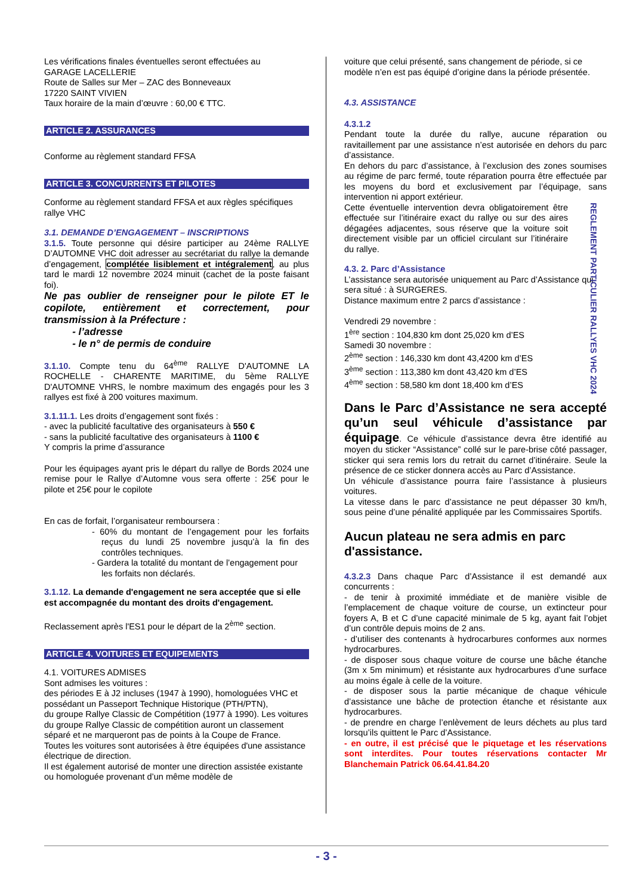Les vérifications finales éventuelles seront effectuées au
GARAGE LACELLERIE
Route de Salles sur Mer – ZAC des Bonneveaux
17220 SAINT VIVIEN
Taux horaire de la main d’œuvre : 60,00 € TTC.
ARTICLE 2. ASSURANCES
Conforme au règlement standard FFSA
ARTICLE 3. CONCURRENTS ET PILOTES
Conforme au règlement standard FFSA et aux règles spécifiques rallye VHC
3.1. DEMANDE D’ENGAGEMENT – INSCRIPTIONS
3.1.5. Toute personne qui désire participer au 24ème RALLYE D’AUTOMNE VHC doit adresser au secrétariat du rallye la demande d’engagement, complétée lisiblement et intégralement, au plus tard le mardi 12 novembre 2024 minuit (cachet de la poste faisant foi).
Ne pas oublier de renseigner pour le pilote ET le copilote, entièrement et correctement, pour transmission à la Préfecture :
- l’adresse
- le n° de permis de conduire
3.1.10. Compte tenu du 64<sup>ème</sup> RALLYE D'AUTOMNE LA ROCHELLE - CHARENTE MARITIME, du 5ème RALLYE D'AUTOMNE VHRS, le nombre maximum des engagés pour les 3 rallyes est fixé à 200 voitures maximum.
3.1.11.1. Les droits d’engagement sont fixés :
- avec la publicité facultative des organisateurs à 550 €
- sans la publicité facultative des organisateurs à 1100 €
Y compris la prime d’assurance
Pour les équipages ayant pris le départ du rallye de Bords 2024 une remise pour le Rallye d’Automne vous sera offerte : 25€ pour le pilote et 25€ pour le copilote
En cas de forfait, l’organisateur remboursera :
- 60% du montant de l’engagement pour les forfaits reçus du lundi 25 novembre jusqu’à la fin des contrôles techniques.
- Gardera la totalité du montant de l’engagement pour les forfaits non déclarés.
3.1.12. La demande d'engagement ne sera acceptée que si elle est accompagnée du montant des droits d'engagement.
Reclassement après l'ES1 pour le départ de la 2<sup>ème</sup> section.
ARTICLE 4. VOITURES ET EQUIPEMENTS
4.1. VOITURES ADMISES
Sont admises les voitures :
des périodes E à J2 incluses (1947 à 1990), homologuées VHC et possédant un Passeport Technique Historique (PTH/PTN),
du groupe Rallye Classic de Compétition (1977 à 1990). Les voitures du groupe Rallye Classic de compétition auront un classement séparé et ne marqueront pas de points à la Coupe de France.
Toutes les voitures sont autorisées à être équipées d'une assistance électrique de direction.
Il est également autorisé de monter une direction assistée existante ou homologuée provenant d’un même modèle de
voiture que celui présenté, sans changement de période, si ce modèle n’en est pas équipé d’origine dans la période présentée.
4.3. ASSISTANCE
4.3.1.2
Pendant toute la durée du rallye, aucune réparation ou ravitaillement par une assistance n’est autorisée en dehors du parc d’assistance.
En dehors du parc d’assistance, à l’exclusion des zones soumises au régime de parc fermé, toute réparation pourra être effectuée par les moyens du bord et exclusivement par l’équipage, sans intervention ni apport extérieur.
Cette éventuelle intervention devra obligatoirement être effectuée sur l’itinéraire exact du rallye ou sur des aires dégagées adjacentes, sous réserve que la voiture soit directement visible par un officiel circulant sur l’itinéraire du rallye.
4.3. 2. Parc d’Assistance
L’assistance sera autorisée uniquement au Parc d’Assistance qui sera situé : à SURGERES.
Distance maximum entre 2 parcs d’assistance :
Vendredi 29 novembre :
1<sup>ère</sup> section : 104,830 km dont 25,020 km d’ES
Samedi 30 novembre :
2<sup>ème</sup> section : 146,330 km dont 43,4200 km d’ES
3<sup>ème</sup> section : 113,380 km dont 43,420 km d’ES
4<sup>ème</sup> section : 58,580 km dont 18,400 km d’ES
Dans le Parc d’Assistance ne sera accepté qu’un seul véhicule d’assistance par équipage. Ce véhicule d’assistance devra être identifié au moyen du sticker “Assistance” collé sur le pare-brise côté passager, sticker qui sera remis lors du retrait du carnet d’itinéraire. Seule la présence de ce sticker donnera accès au Parc d’Assistance.
Un véhicule d’assistance pourra faire l’assistance à plusieurs voitures.
La vitesse dans le parc d’assistance ne peut dépasser 30 km/h, sous peine d’une pénalité appliquée par les Commissaires Sportifs.
Aucun plateau ne sera admis en parc d'assistance.
4.3.2.3 Dans chaque Parc d’Assistance il est demandé aux concurrents :
- de tenir à proximité immédiate et de manière visible de l’emplacement de chaque voiture de course, un extincteur pour foyers A, B et C d’une capacité minimale de 5 kg, ayant fait l’objet d’un contrôle depuis moins de 2 ans.
- d’utiliser des contenants à hydrocarbures conformes aux normes hydrocarbures.
- de disposer sous chaque voiture de course une bâche étanche (3m x 5m minimum) et résistante aux hydrocarbures d’une surface au moins égale à celle de la voiture.
- de disposer sous la partie mécanique de chaque véhicule d’assistance une bâche de protection étanche et résistante aux hydrocarbures.
- de prendre en charge l’enlèvement de leurs déchets au plus tard lorsqu’ils quittent le Parc d’Assistance.
- en outre, il est précisé que le piquetage et les réservations sont interdites. Pour toutes réservations contacter Mr Blanchemain Patrick 06.64.41.84.20
REGLEMENT PARTICULIER RALLYES VHC 2024
- 3 -